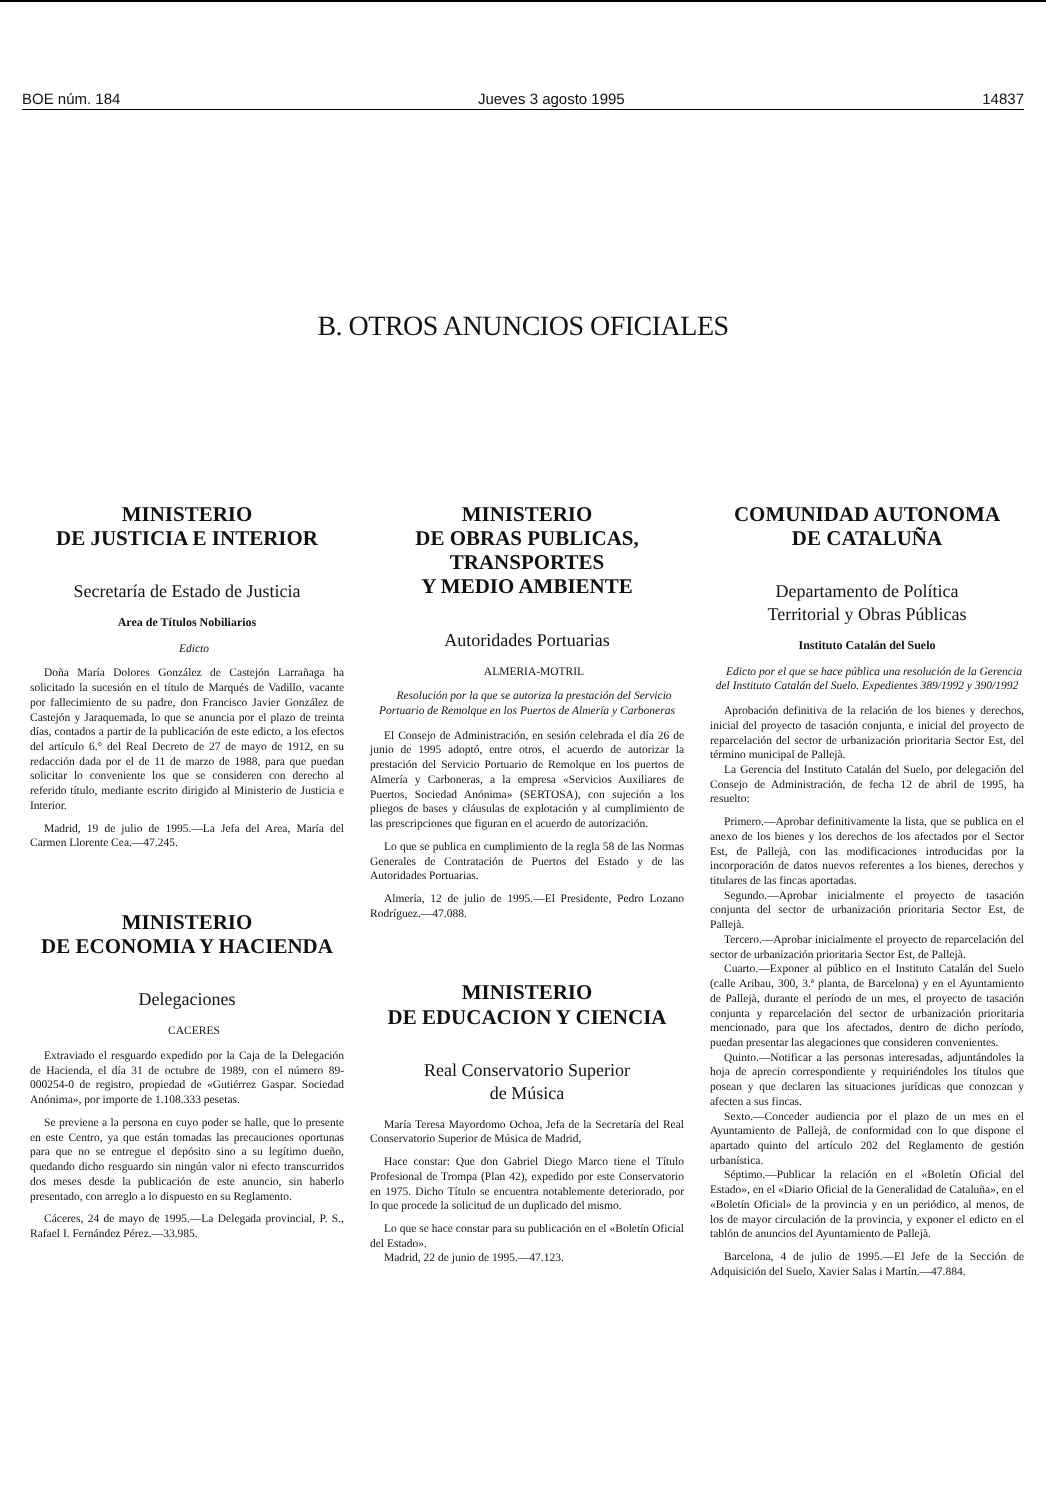BOE núm. 184 Jueves 3 agosto 1995 14837
B. OTROS ANUNCIOS OFICIALES
MINISTERIO
DE JUSTICIA E INTERIOR
Secretaría de Estado de Justicia
Area de Títulos Nobiliarios
Edicto
Doña María Dolores González de Castejón Larrañaga ha solicitado la sucesión en el título de Marqués de Vadillo, vacante por fallecimiento de su padre, don Francisco Javier González de Castejón y Jaraquemada, lo que se anuncia por el plazo de treinta días, contados a partir de la publicación de este edicto, a los efectos del artículo 6.° del Real Decreto de 27 de mayo de 1912, en su redacción dada por el de 11 de marzo de 1988, para que puedan solicitar lo conveniente los que se consideren con derecho al referido título, mediante escrito dirigido al Ministerio de Justicia e Interior.
Madrid, 19 de julio de 1995.—La Jefa del Area, María del Carmen Llorente Cea.—47.245.
MINISTERIO
DE ECONOMIA Y HACIENDA
Delegaciones
CACERES
Extraviado el resguardo expedido por la Caja de la Delegación de Hacienda, el día 31 de octubre de 1989, con el número 89-000254-0 de registro, propiedad de «Gutiérrez Gaspar. Sociedad Anónima», por importe de 1.108.333 pesetas.
Se previene a la persona en cuyo poder se halle, que lo presente en este Centro, ya que están tomadas las precauciones oportunas para que no se entregue el depósito sino a su legítimo dueño, quedando dicho resguardo sin ningún valor ni efecto transcurridos dos meses desde la publicación de este anuncio, sin haberlo presentado, con arreglo a lo dispuesto en su Reglamento.
Cáceres, 24 de mayo de 1995.—La Delegada provincial, P. S., Rafael I. Fernández Pérez.—33.985.
MINISTERIO
DE OBRAS PUBLICAS,
TRANSPORTES
Y MEDIO AMBIENTE
Autoridades Portuarias
ALMERIA-MOTRIL
Resolución por la que se autoriza la prestación del Servicio Portuario de Remolque en los Puertos de Almería y Carboneras
El Consejo de Administración, en sesión celebrada el día 26 de junio de 1995 adoptó, entre otros, el acuerdo de autorizar la prestación del Servicio Portuario de Remolque en los puertos de Almería y Carboneras, a la empresa «Servicios Auxiliares de Puertos, Sociedad Anónima» (SERTOSA), con sujeción a los pliegos de bases y cláusulas de explotación y al cumplimiento de las prescripciones que figuran en el acuerdo de autorización.
Lo que se publica en cumplimiento de la regla 58 de las Normas Generales de Contratación de Puertos del Estado y de las Autoridades Portuarias.
Almería, 12 de julio de 1995.—El Presidente, Pedro Lozano Rodríguez.—47.088.
MINISTERIO
DE EDUCACION Y CIENCIA
Real Conservatorio Superior
de Música
María Teresa Mayordomo Ochoa, Jefa de la Secretaría del Real Conservatorio Superior de Música de Madrid,
Hace constar: Que don Gabriel Diego Marco tiene el Título Profesional de Trompa (Plan 42), expedido por este Conservatorio en 1975. Dicho Título se encuentra notablemente deteriorado, por lo que procede la solicitud de un duplicado del mismo.
Lo que se hace constar para su publicación en el «Boletín Oficial del Estado».
Madrid, 22 de junio de 1995.—47.123.
COMUNIDAD AUTONOMA
DE CATALUÑA
Departamento de Política
Territorial y Obras Públicas
Instituto Catalán del Suelo
Edicto por el que se hace pública una resolución de la Gerencia del Instituto Catalán del Suelo. Expedientes 389/1992 y 390/1992
Aprobación definitiva de la relación de los bienes y derechos, inicial del proyecto de tasación conjunta, e inicial del proyecto de reparcelación del sector de urbanización prioritaria Sector Est, del término municipal de Pallejà.
La Gerencia del Instituto Catalán del Suelo, por delegación del Consejo de Administración, de fecha 12 de abril de 1995, ha resuelto:
Primero.—Aprobar definitivamente la lista, que se publica en el anexo de los bienes y los derechos de los afectados por el Sector Est, de Pallejà, con las modificaciones introducidas por la incorporación de datos nuevos referentes a los bienes, derechos y titulares de las fincas aportadas.
Segundo.—Aprobar inicialmente el proyecto de tasación conjunta del sector de urbanización prioritaria Sector Est, de Pallejà.
Tercero.—Aprobar inicialmente el proyecto de reparcelación del sector de urbanización prioritaria Sector Est, de Pallejà.
Cuarto.—Exponer al público en el Instituto Catalán del Suelo (calle Aribau, 300, 3.ª planta, de Barcelona) y en el Ayuntamiento de Pallejà, durante el período de un mes, el proyecto de tasación conjunta y reparcelación del sector de urbanización prioritaria mencionado, para que los afectados, dentro de dicho período, puedan presentar las alegaciones que consideren convenientes.
Quinto.—Notificar a las personas interesadas, adjuntándoles la hoja de aprecio correspondiente y requiriéndoles los títulos que posean y que declaren las situaciones jurídicas que conozcan y afecten a sus fincas.
Sexto.—Conceder audiencia por el plazo de un mes en el Ayuntamiento de Pallejà, de conformidad con lo que dispone el apartado quinto del artículo 202 del Reglamento de gestión urbanística.
Séptimo.—Publicar la relación en el «Boletín Oficial del Estado», en el «Diario Oficial de la Generalidad de Cataluña», en el «Boletín Oficial» de la provincia y en un periódico, al menos, de los de mayor circulación de la provincia, y exponer el edicto en el tablón de anuncios del Ayuntamiento de Pallejà.
Barcelona, 4 de julio de 1995.—El Jefe de la Sección de Adquisición del Suelo, Xavier Salas i Martín.—47.884.